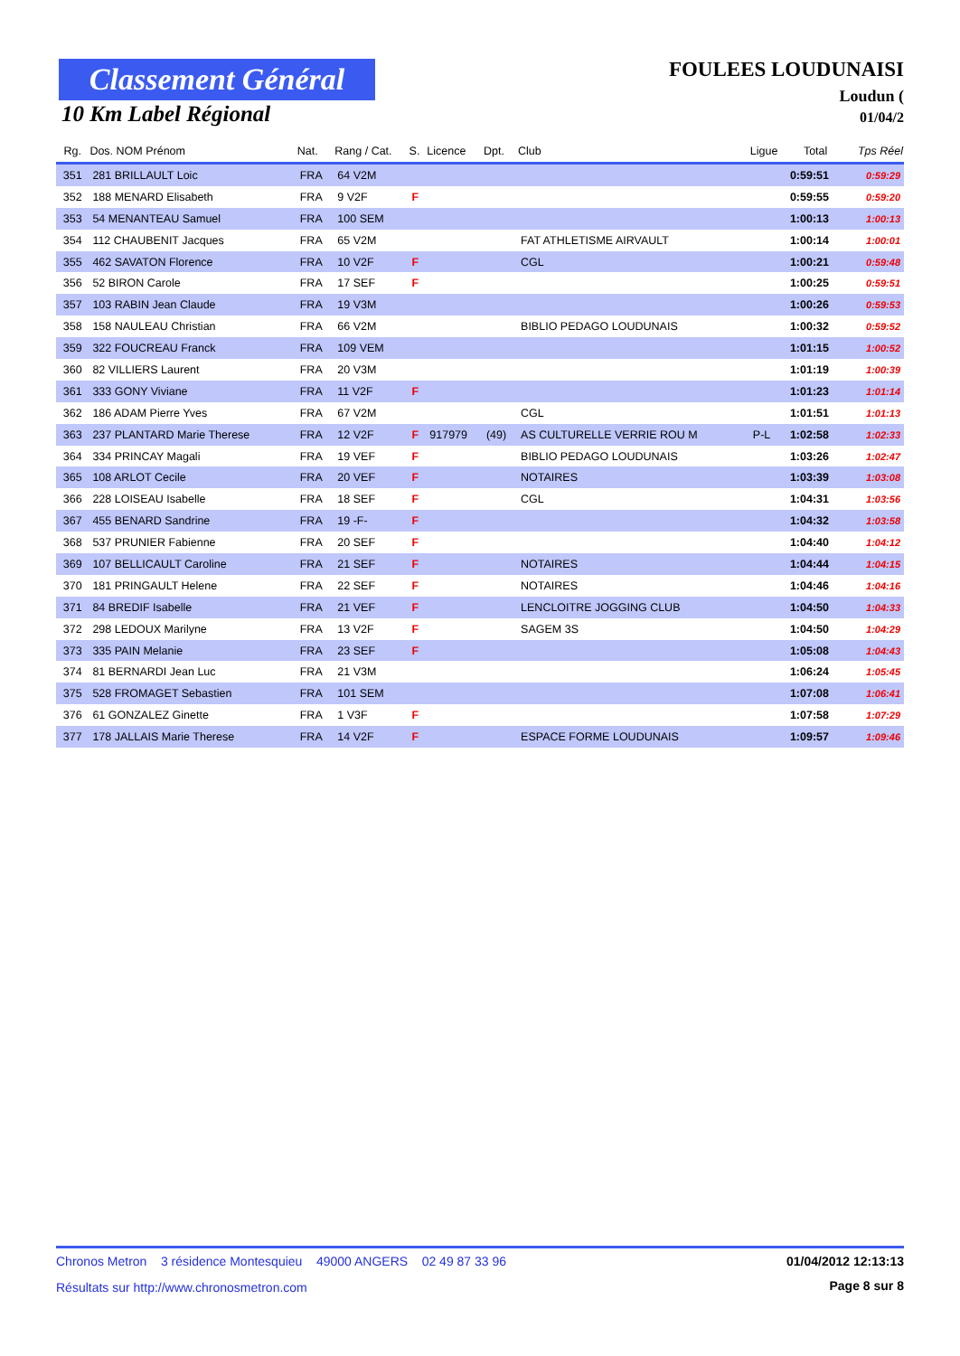Classement Général
10 Km Label Régional
FOULEES LOUDUNAISI
Loudun (
01/04/2
| Rg. | Dos. NOM Prénom | Nat. | Rang / Cat. | S. | Licence | Dpt. | Club | Ligue | Total | Tps Réel |
| --- | --- | --- | --- | --- | --- | --- | --- | --- | --- | --- |
| 351 | 281 BRILLAULT Loic | FRA | 64 V2M | | | | | | 0:59:51 | 0:59:29 |
| 352 | 188 MENARD Elisabeth | FRA | 9 V2F | F | | | | | 0:59:55 | 0:59:20 |
| 353 | 54 MENANTEAU Samuel | FRA | 100 SEM | | | | | | 1:00:13 | 1:00:13 |
| 354 | 112 CHAUBENIT Jacques | FRA | 65 V2M | | | | FAT ATHLETISME AIRVAULT | | 1:00:14 | 1:00:01 |
| 355 | 462 SAVATON Florence | FRA | 10 V2F | F | | | CGL | | 1:00:21 | 0:59:48 |
| 356 | 52 BIRON Carole | FRA | 17 SEF | F | | | | | 1:00:25 | 0:59:51 |
| 357 | 103 RABIN Jean Claude | FRA | 19 V3M | | | | | | 1:00:26 | 0:59:53 |
| 358 | 158 NAULEAU Christian | FRA | 66 V2M | | | | BIBLIO PEDAGO LOUDUNAIS | | 1:00:32 | 0:59:52 |
| 359 | 322 FOUCREAU Franck | FRA | 109 VEM | | | | | | 1:01:15 | 1:00:52 |
| 360 | 82 VILLIERS Laurent | FRA | 20 V3M | | | | | | 1:01:19 | 1:00:39 |
| 361 | 333 GONY Viviane | FRA | 11 V2F | F | | | | | 1:01:23 | 1:01:14 |
| 362 | 186 ADAM Pierre Yves | FRA | 67 V2M | | | | CGL | | 1:01:51 | 1:01:13 |
| 363 | 237 PLANTARD Marie Therese | FRA | 12 V2F | F | 917979 | (49) | AS CULTURELLE VERRIE ROU M | P-L | 1:02:58 | 1:02:33 |
| 364 | 334 PRINCAY Magali | FRA | 19 VEF | F | | | BIBLIO PEDAGO LOUDUNAIS | | 1:03:26 | 1:02:47 |
| 365 | 108 ARLOT Cecile | FRA | 20 VEF | F | | | NOTAIRES | | 1:03:39 | 1:03:08 |
| 366 | 228 LOISEAU Isabelle | FRA | 18 SEF | F | | | CGL | | 1:04:31 | 1:03:56 |
| 367 | 455 BENARD Sandrine | FRA | 19 -F- | F | | | | | 1:04:32 | 1:03:58 |
| 368 | 537 PRUNIER Fabienne | FRA | 20 SEF | F | | | | | 1:04:40 | 1:04:12 |
| 369 | 107 BELLICAULT Caroline | FRA | 21 SEF | F | | | NOTAIRES | | 1:04:44 | 1:04:15 |
| 370 | 181 PRINGAULT Helene | FRA | 22 SEF | F | | | NOTAIRES | | 1:04:46 | 1:04:16 |
| 371 | 84 BREDIF Isabelle | FRA | 21 VEF | F | | | LENCLOITRE JOGGING CLUB | | 1:04:50 | 1:04:33 |
| 372 | 298 LEDOUX Marilyne | FRA | 13 V2F | F | | | SAGEM 3S | | 1:04:50 | 1:04:29 |
| 373 | 335 PAIN Melanie | FRA | 23 SEF | F | | | | | 1:05:08 | 1:04:43 |
| 374 | 81 BERNARDI Jean Luc | FRA | 21 V3M | | | | | | 1:06:24 | 1:05:45 |
| 375 | 528 FROMAGET Sebastien | FRA | 101 SEM | | | | | | 1:07:08 | 1:06:41 |
| 376 | 61 GONZALEZ Ginette | FRA | 1 V3F | F | | | | | 1:07:58 | 1:07:29 |
| 377 | 178 JALLAIS Marie Therese | FRA | 14 V2F | F | | | ESPACE FORME LOUDUNAIS | | 1:09:57 | 1:09:46 |
Chronos Metron 3 résidence Montesquieu 49000 ANGERS 02 49 87 33 96 01/04/2012 12:13:13
Résultats sur http://www.chronosmetron.com
Page 8 sur 8